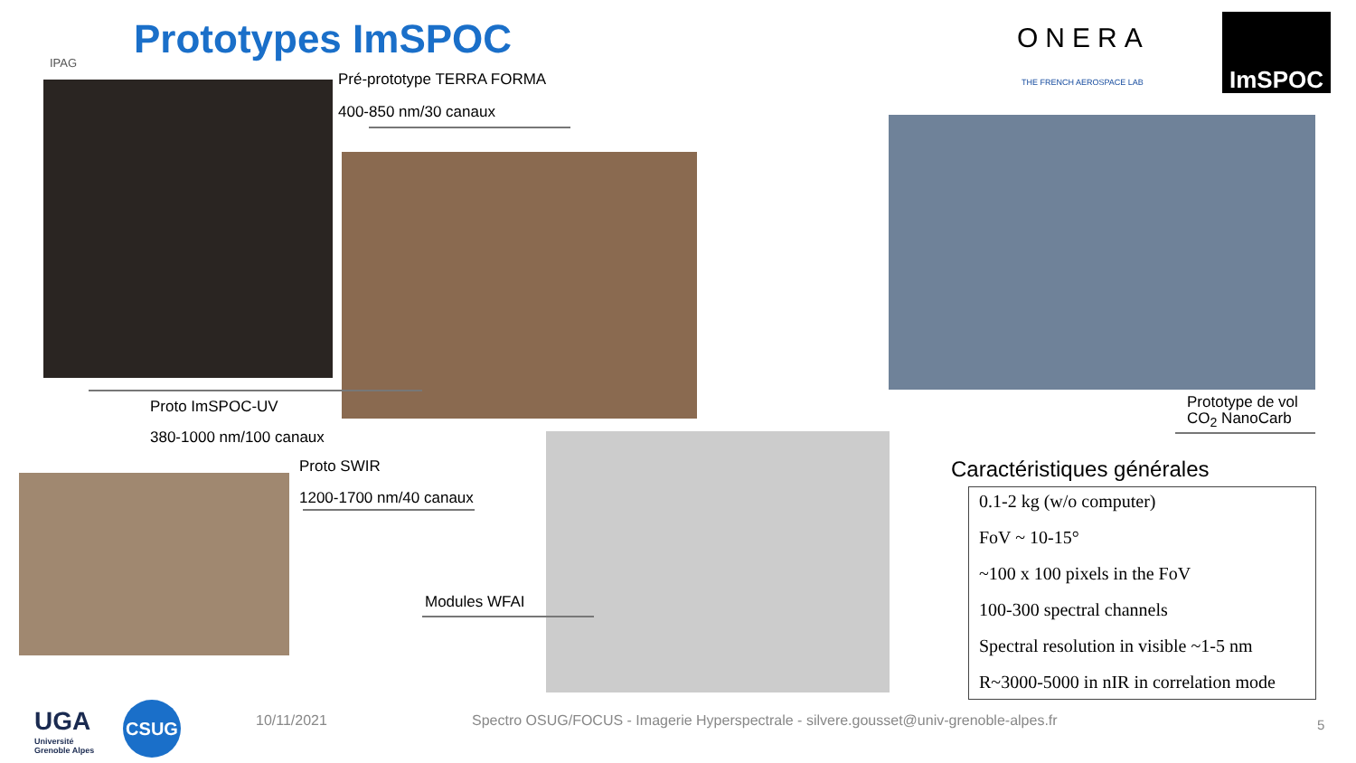IPAG Prototypes ImSPOC ONERA
THE FRENCH AEROSPACE LAB
ImSPOC
Pré-prototype TERRA FORMA
400-850 nm/30 canaux
Proto ImSPOC-UV
380-1000 nm/100 canaux
Proto SWIR
1200-1700 nm/40 canaux
Modules WFAI
Prototype de vol
CO<sub>2</sub> NanoCarb
Caractéristiques générales
0.1-2 kg (w/o computer)
FoV ~ 10-15°
~100 x 100 pixels in the FoV
100-300 spectral channels
Spectral resolution in visible ~1-5 nm
R~3000-5000 in nIR in correlation mode
UGA
Université
Grenoble Alpes
CSUG 10/11/2021
Spectro OSUG/FOCUS - Imagerie Hyperspectrale - silvere.gousset@univ-grenoble-alpes.fr
5